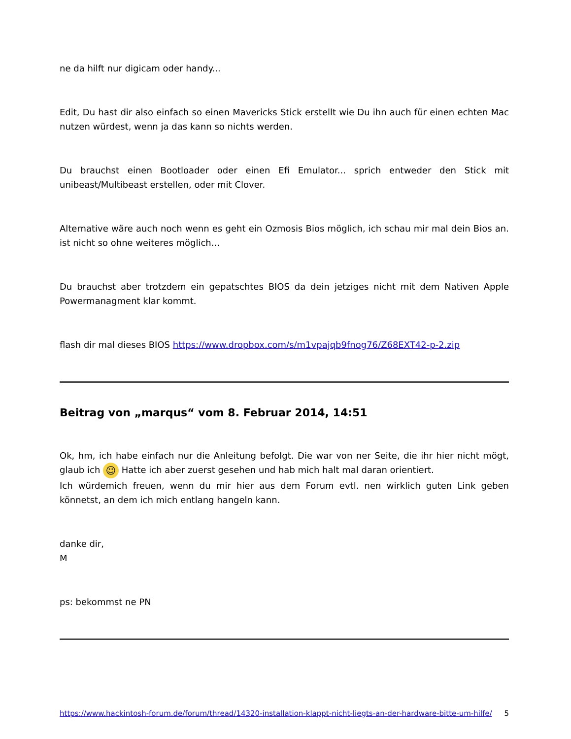ne da hilft nur digicam oder handy...
Edit, Du hast dir also einfach so einen Mavericks Stick erstellt wie Du ihn auch für einen echten Mac nutzen würdest, wenn ja das kann so nichts werden.
Du brauchst einen Bootloader oder einen Efi Emulator... sprich entweder den Stick mit unibeast/Multibeast erstellen, oder mit Clover.
Alternative wäre auch noch wenn es geht ein Ozmosis Bios möglich, ich schau mir mal dein Bios an. ist nicht so ohne weiteres möglich...
Du brauchst aber trotzdem ein gepatschtes BIOS da dein jetziges nicht mit dem Nativen Apple Powermanagment klar kommt.
flash dir mal dieses BIOS https://www.dropbox.com/s/m1vpajqb9fnog76/Z68EXT42-p-2.zip
Beitrag von „marqus“ vom 8. Februar 2014, 14:51
Ok, hm, ich habe einfach nur die Anleitung befolgt. Die war von ner Seite, die ihr hier nicht mögt, glaub ich ☺ Hatte ich aber zuerst gesehen und hab mich halt mal daran orientiert.
Ich würdemich freuen, wenn du mir hier aus dem Forum evtl. nen wirklich guten Link geben könnetst, an dem ich mich entlang hangeln kann.
danke dir,
M
ps: bekommst ne PN
https://www.hackintosh-forum.de/forum/thread/14320-installation-klappt-nicht-liegts-an-der-hardware-bitte-um-hilfe/ 5